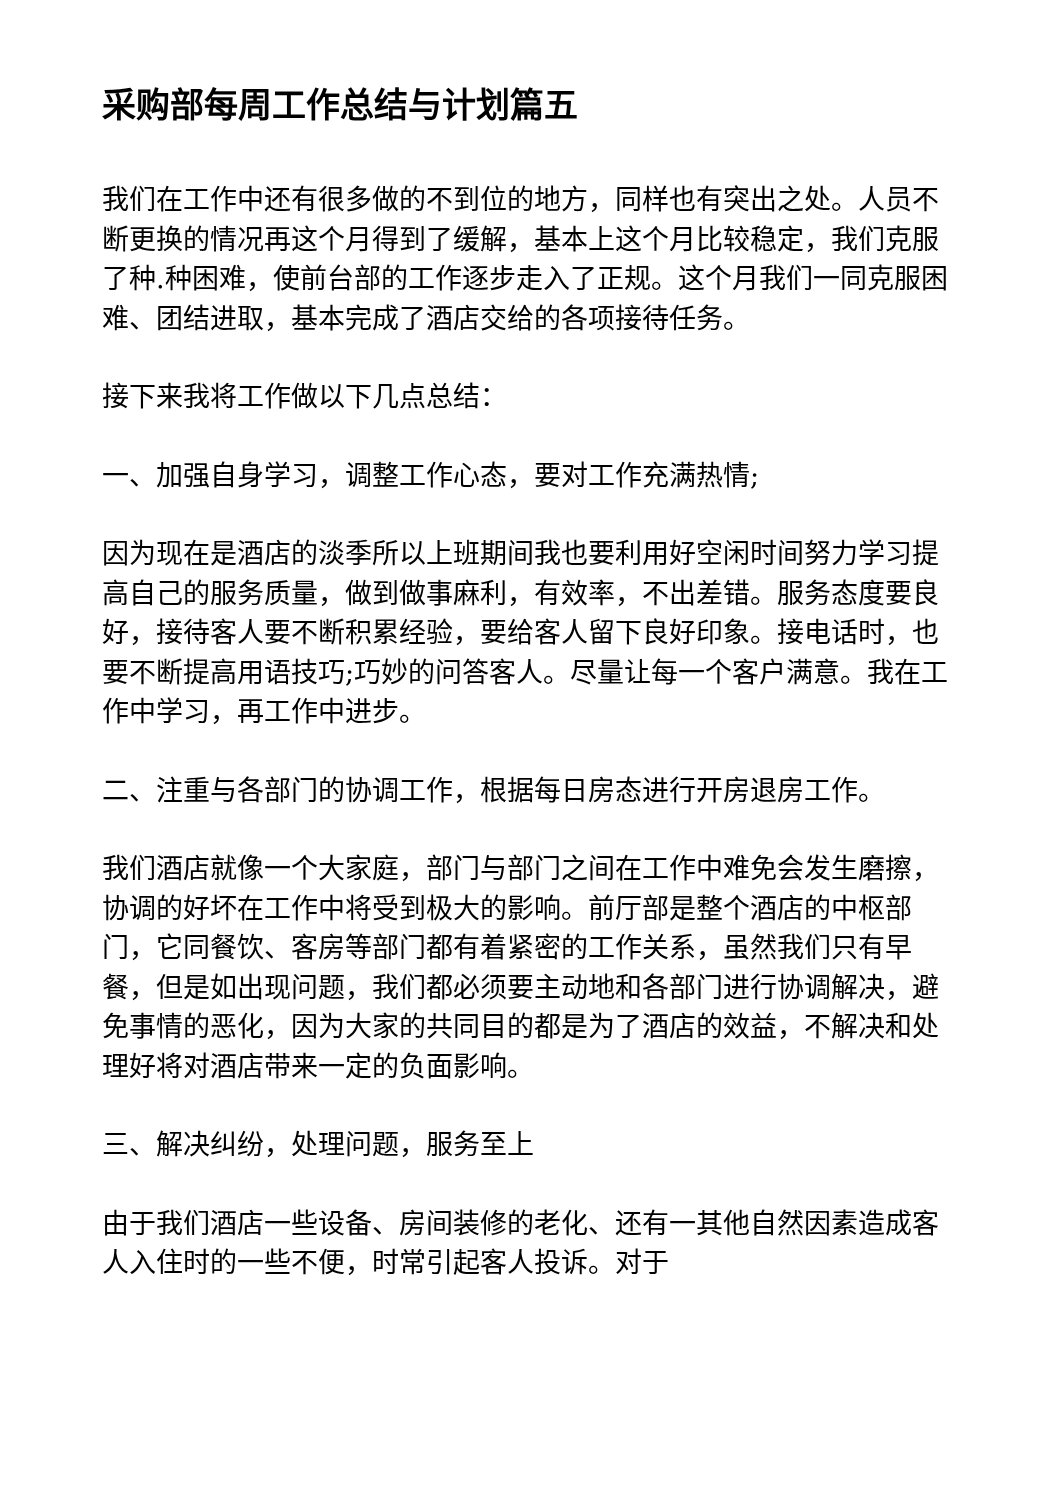采购部每周工作总结与计划篇五
我们在工作中还有很多做的不到位的地方，同样也有突出之处。人员不断更换的情况再这个月得到了缓解，基本上这个月比较稳定，我们克服了种.种困难，使前台部的工作逐步走入了正规。这个月我们一同克服困难、团结进取，基本完成了酒店交给的各项接待任务。
接下来我将工作做以下几点总结：
一、加强自身学习，调整工作心态，要对工作充满热情;
因为现在是酒店的淡季所以上班期间我也要利用好空闲时间努力学习提高自己的服务质量，做到做事麻利，有效率，不出差错。服务态度要良好，接待客人要不断积累经验，要给客人留下良好印象。接电话时，也要不断提高用语技巧;巧妙的问答客人。尽量让每一个客户满意。我在工作中学习，再工作中进步。
二、注重与各部门的协调工作，根据每日房态进行开房退房工作。
我们酒店就像一个大家庭，部门与部门之间在工作中难免会发生磨擦，协调的好坏在工作中将受到极大的影响。前厅部是整个酒店的中枢部门，它同餐饮、客房等部门都有着紧密的工作关系，虽然我们只有早餐，但是如出现问题，我们都必须要主动地和各部门进行协调解决，避免事情的恶化，因为大家的共同目的都是为了酒店的效益，不解决和处理好将对酒店带来一定的负面影响。
三、解决纠纷，处理问题，服务至上
由于我们酒店一些设备、房间装修的老化、还有一其他自然因素造成客人入住时的一些不便，时常引起客人投诉。对于